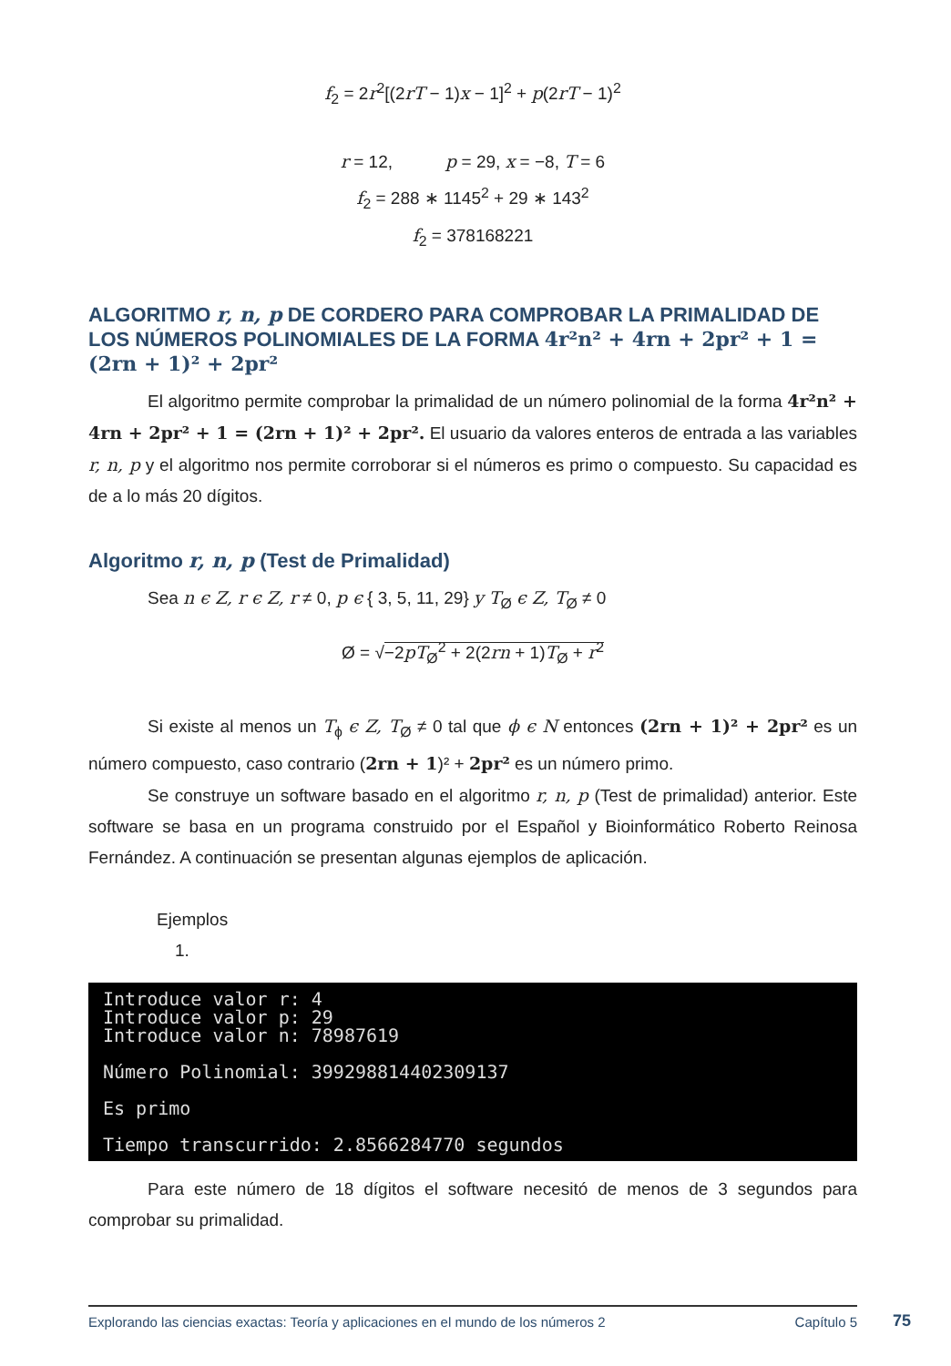f<sub>2</sub> = 2r<sup>2</sup>[(2rT − 1)x − 1]<sup>2</sup> + p(2rT − 1)<sup>2</sup>
r = 12, p = 29, x = −8, T = 6
f<sub>2</sub> = 288 ∗ 1145<sup>2</sup> + 29 ∗ 143<sup>2</sup>
f<sub>2</sub> = 378168221
ALGORITMO r, n, p DE CORDERO PARA COMPROBAR LA PRIMALIDAD DE LOS NÚMEROS POLINOMIALES DE LA FORMA 4r²n² + 4rn + 2pr² + 1 = (2rn + 1)² + 2pr²
El algoritmo permite comprobar la primalidad de un número polinomial de la forma 4r²n² + 4rn + 2pr² + 1 = (2rn + 1)² + 2pr². El usuario da valores enteros de entrada a las variables r, n, p y el algoritmo nos permite corroborar si el números es primo o compuesto. Su capacidad es de a lo más 20 dígitos.
Algoritmo r, n, p (Test de Primalidad)
Sea n ϵ Z, r ϵ Z, r ≠ 0, p ϵ { 3, 5, 11, 29} y T<sub>Ø</sub> ϵ Z, T<sub>Ø</sub> ≠ 0
Ø = √−2pT<sub>Ø</sub><sup>2</sup> + 2(2rn + 1)T<sub>Ø</sub> + r<sup>2</sup>
Si existe al menos un T<sub>ϕ</sub> ϵ Z, T<sub>Ø</sub> ≠ 0 tal que ϕ ϵ N entonces (2rn + 1)² + 2pr² es un número compuesto, caso contrario (2rn + 1)² + 2pr² es un número primo.
Se construye un software basado en el algoritmo r, n, p (Test de primalidad) anterior. Este software se basa en un programa construido por el Español y Bioinformático Roberto Reinosa Fernández. A continuación se presentan algunas ejemplos de aplicación.
Ejemplos
1.
Introduce valor r: 4 Introduce valor p: 29 Introduce valor n: 78987619 Número Polinomial: 399298814402309137 Es primo Tiempo transcurrido: 2.8566284770 segundos
Para este número de 18 dígitos el software necesitó de menos de 3 segundos para comprobar su primalidad.
Explorando las ciencias exactas: Teoría y aplicaciones en el mundo de los números 2 Capítulo 5
75